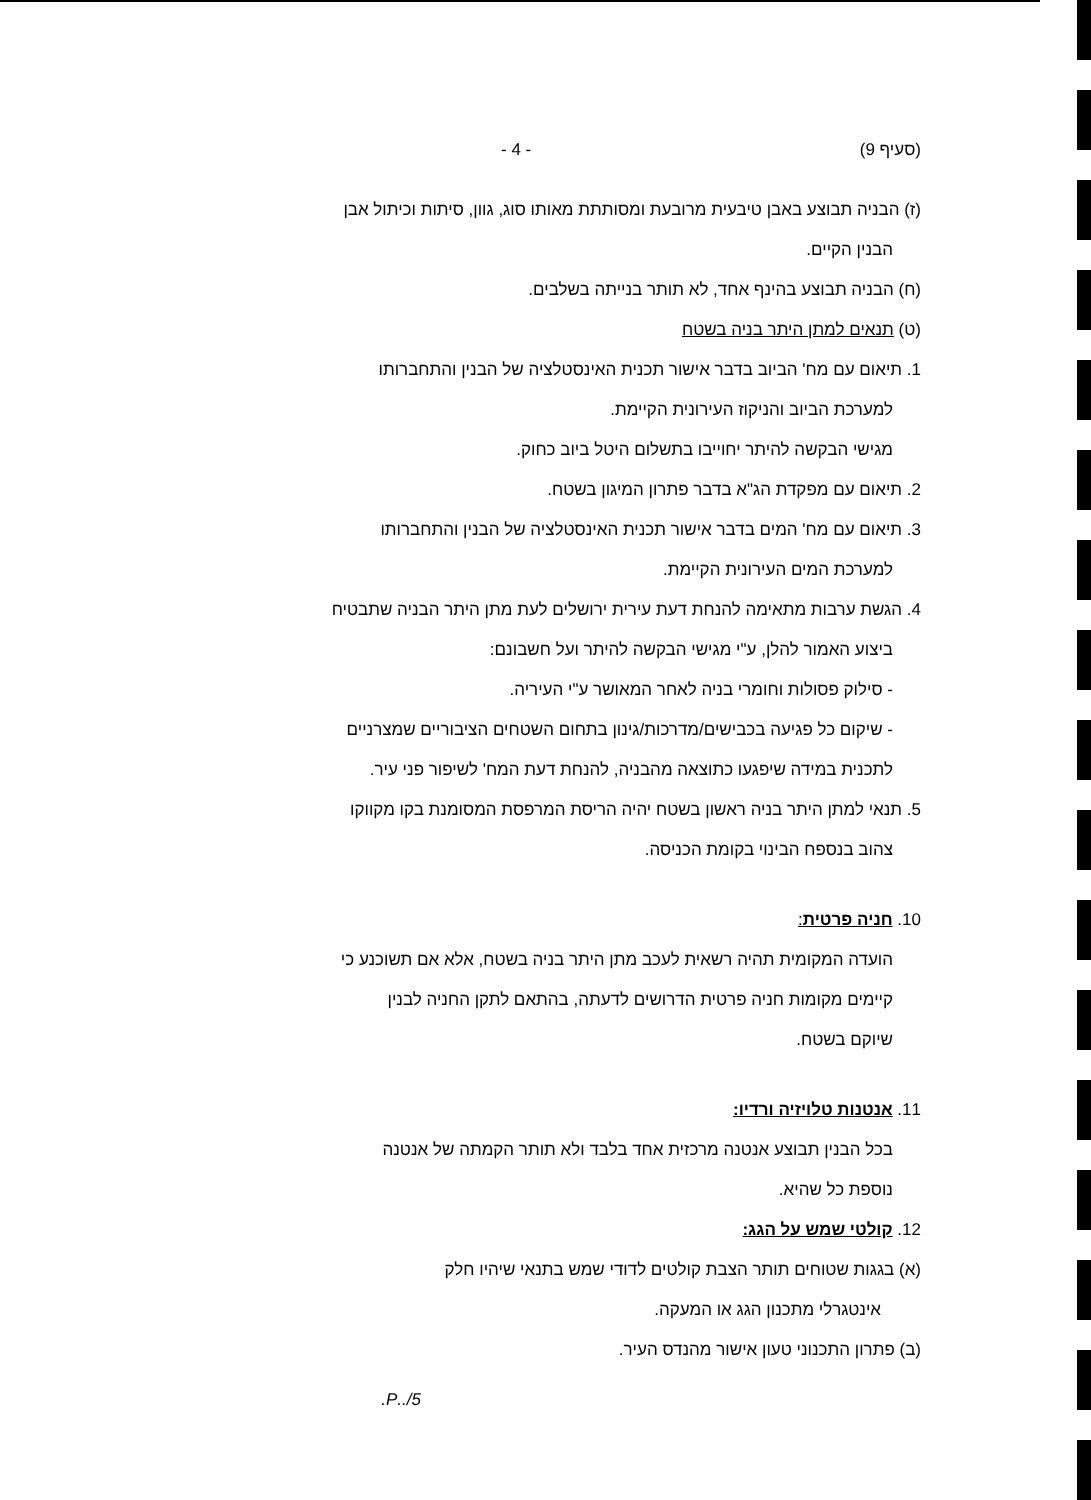(סעיף 9) - 4 -
(ז) הבניה תבוצע באבן טיבעית מרובעת ומסותתת מאותו סוג, גוון, סיתות וכיתול אבן
הבנין הקיים.
(ח) הבניה תבוצע בהינף אחד, לא תותר בנייתה בשלבים.
(ט) תנאים למתן היתר בניה בשטח
1. תיאום עם מח' הביוב בדבר אישור תכנית האינסטלציה של הבנין והתחברותו
למערכת הביוב והניקוז העירונית הקיימת.
מגישי הבקשה להיתר יחוייבו בתשלום היטל ביוב כחוק.
2. תיאום עם מפקדת הג"א בדבר פתרון המיגון בשטח.
3. תיאום עם מח' המים בדבר אישור תכנית האינסטלציה של הבנין והתחברותו
למערכת המים העירונית הקיימת.
4. הגשת ערבות מתאימה להנחת דעת עירית ירושלים לעת מתן היתר הבניה שתבטיח
ביצוע האמור להלן, ע"י מגישי הבקשה להיתר ועל חשבונם:
- סילוק פסולות וחומרי בניה לאחר המאושר ע"י העיריה.
- שיקום כל פגיעה בכבישים/מדרכות/גינון בתחום השטחים הציבוריים שמצרניים
לתכנית במידה שיפגעו כתוצאה מהבניה, להנחת דעת המח' לשיפור פני עיר.
5. תנאי למתן היתר בניה ראשון בשטח יהיה הריסת המרפסת המסומנת בקו מקווקו
צהוב בנספח הבינוי בקומת הכניסה.
10. חניה פרטית:
הועדה המקומית תהיה רשאית לעכב מתן היתר בניה בשטח, אלא אם תשוכנע כי
קיימים מקומות חניה פרטית הדרושים לדעתה, בהתאם לתקן החניה לבנין
שיוקם בשטח.
11. אנטנות טלויזיה ורדיו:
בכל הבנין תבוצע אנטנה מרכזית אחד בלבד ולא תותר הקמתה של אנטנה
נוספת כל שהיא.
12. קולטי שמש על הגג:
(א) בגגות שטוחים תותר הצבת קולטים לדודי שמש בתנאי שיהיו חלק
אינטגרלי מתכנון הגג או המעקה.
(ב) פתרון התכנוני טעון אישור מהנדס העיר.
5/..P.